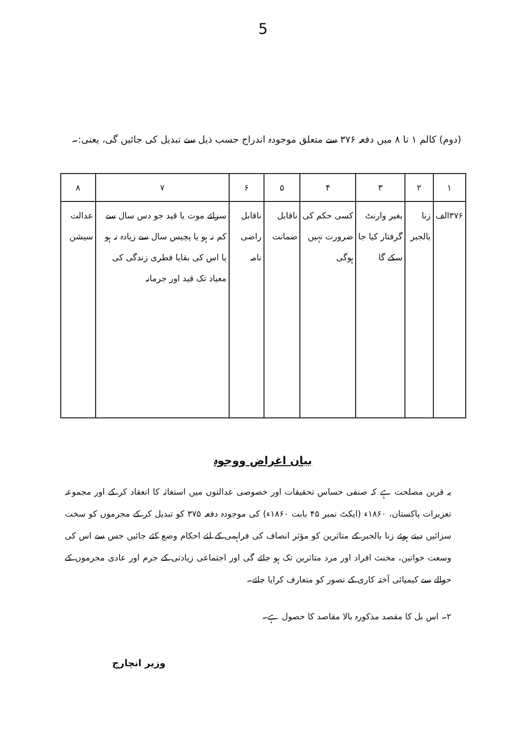5
(دوم) کالم ۱ تا ۸ میں دفعہ ۳۷۶ سے متعلق موجودہ اندراج حسب ذیل سے تبدیل کی جائیں گی، یعنی:۔
| ۱ | ۲ | ۳ | ۴ | ۵ | ۶ | ۷ | ۸ |
| --- | --- | --- | --- | --- | --- | --- | --- |
| ۳۷۶الف | زنا بالجبر | بغیر وارنٹ گرفتار کیا جا سکے گا | کسی حکم کی ضرورت نہیں ہوگی | ناقابل ضمانت | ناقابل راضی نامہ | سزائے موت یا قید جو دس سال سے کم نہ ہو یا پچیس سال سے زیادہ نہ ہو یا اس کی بقایا فطری زندگی کی معیاد تک قید اور جرمانہ | عدالت سیشن |
بیان اغراض ووجوہ
یہ قرین مصلحت ہے کہ صنفی حساس تحقیقات اور خصوصی عدالتوں میں استغاثہ کا انعقاد کر کے اور مجموعہ تعزیرات پاکستان، ۱۸۶۰ء (ایکٹ نمبر ۴۵ بابت ۱۸۶۰ء) کی موجودہ دفعہ ۳۷۵ کو تبدیل کر کے مجرموں کو سخت سزائیں دیتے ہوئے زنا بالجبر کے متاثرین کو مؤثر انصاف کی فراہمی کے لئے احکام وضع کئے جائیں جس سے اس کی وسعت خواتین، مخنث افراد اور مرد متاثرین تک ہو جائے گی اور اجتماعی زیادتی کے جرم اور عادی مجرموں کے حوالے سے کیمیائی آختہ کاری کے تصور کو متعارف کرایا جائے۔
۲۔ اس بل کا مقصد مذکورہ بالا مقاصد کا حصول ہے۔
وزیر انچارج